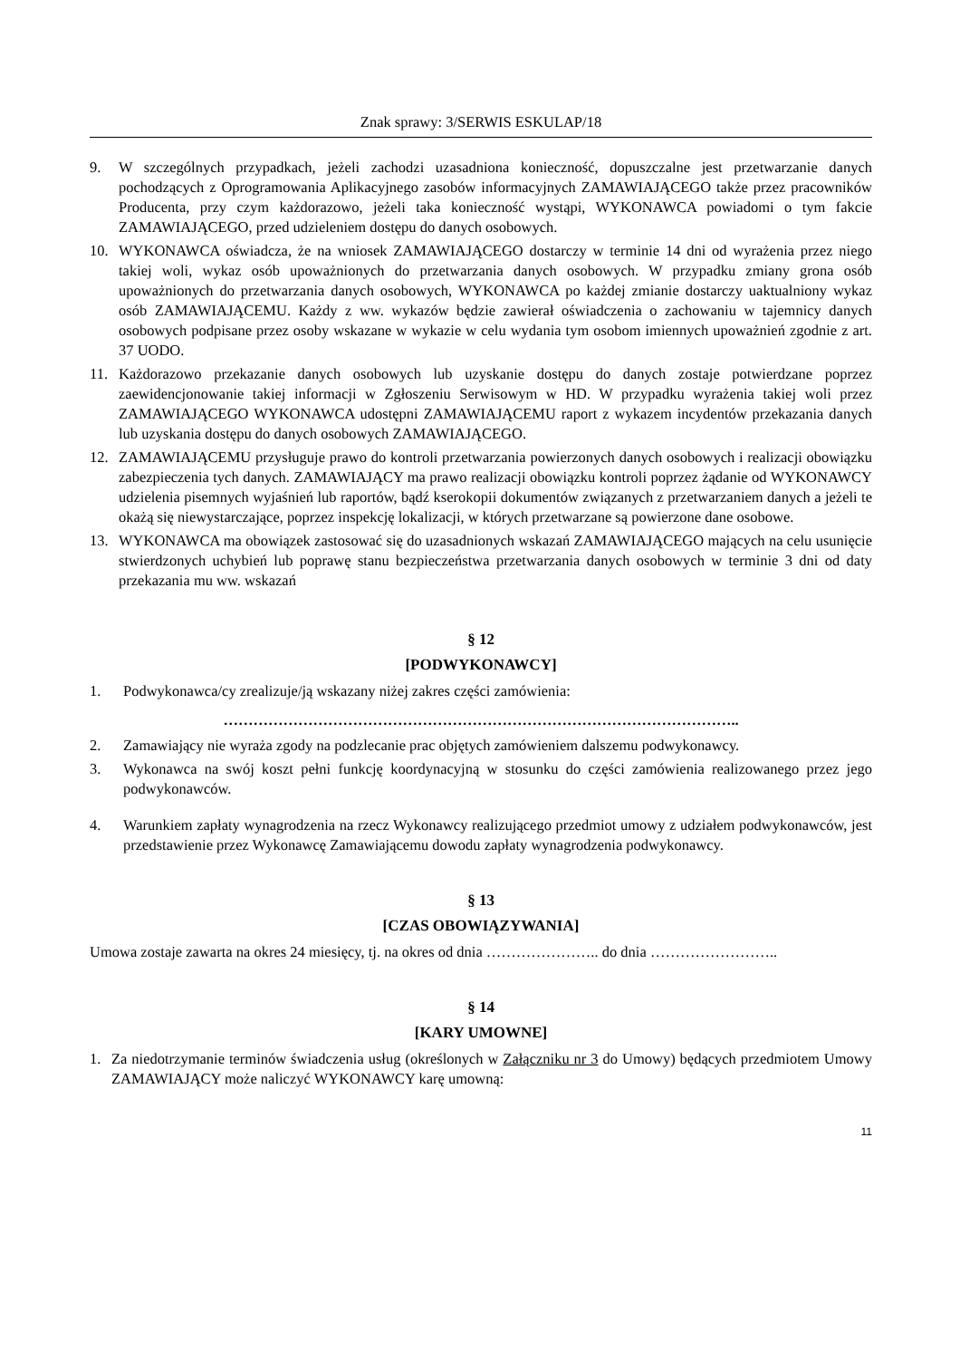Znak sprawy: 3/SERWIS ESKULAP/18
9. W szczególnych przypadkach, jeżeli zachodzi uzasadniona konieczność, dopuszczalne jest przetwarzanie danych pochodzących z Oprogramowania Aplikacyjnego zasobów informacyjnych ZAMAWIAJĄCEGO także przez pracowników Producenta, przy czym każdorazowo, jeżeli taka konieczność wystąpi, WYKONAWCA powiadomi o tym fakcie ZAMAWIAJĄCEGO, przed udzieleniem dostępu do danych osobowych.
10. WYKONAWCA oświadcza, że na wniosek ZAMAWIAJĄCEGO dostarczy w terminie 14 dni od wyrażenia przez niego takiej woli, wykaz osób upoważnionych do przetwarzania danych osobowych. W przypadku zmiany grona osób upoważnionych do przetwarzania danych osobowych, WYKONAWCA po każdej zmianie dostarczy uaktualniony wykaz osób ZAMAWIAJĄCEMU. Każdy z ww. wykazów będzie zawierał oświadczenia o zachowaniu w tajemnicy danych osobowych podpisane przez osoby wskazane w wykazie w celu wydania tym osobom imiennych upoważnień zgodnie z art. 37 UODO.
11. Każdorazowo przekazanie danych osobowych lub uzyskanie dostępu do danych zostaje potwierdzane poprzez zaewidencjonowanie takiej informacji w Zgłoszeniu Serwisowym w HD. W przypadku wyrażenia takiej woli przez ZAMAWIAJĄCEGO WYKONAWCA udostępni ZAMAWIAJĄCEMU raport z wykazem incydentów przekazania danych lub uzyskania dostępu do danych osobowych ZAMAWIAJĄCEGO.
12. ZAMAWIAJĄCEMU przysługuje prawo do kontroli przetwarzania powierzonych danych osobowych i realizacji obowiązku zabezpieczenia tych danych. ZAMAWIAJĄCY ma prawo realizacji obowiązku kontroli poprzez żądanie od WYKONAWCY udzielenia pisemnych wyjaśnień lub raportów, bądź kserokopii dokumentów związanych z przetwarzaniem danych a jeżeli te okażą się niewystarczające, poprzez inspekcję lokalizacji, w których przetwarzane są powierzone dane osobowe.
13. WYKONAWCA ma obowiązek zastosować się do uzasadnionych wskazań ZAMAWIAJĄCEGO mających na celu usunięcie stwierdzonych uchybień lub poprawę stanu bezpieczeństwa przetwarzania danych osobowych w terminie 3 dni od daty przekazania mu ww. wskazań
§ 12
[PODWYKONAWCY]
1. Podwykonawca/cy zrealizuje/ją wskazany niżej zakres części zamówienia:
…………………………………………………………………………………………..
2. Zamawiający nie wyraża zgody na podzlecanie prac objętych zamówieniem dalszemu podwykonawcy.
3. Wykonawca na swój koszt pełni funkcję koordynacyjną w stosunku do części zamówienia realizowanego przez jego podwykonawców.
4. Warunkiem zapłaty wynagrodzenia na rzecz Wykonawcy realizującego przedmiot umowy z udziałem podwykonawców, jest przedstawienie przez Wykonawcę Zamawiającemu dowodu zapłaty wynagrodzenia podwykonawcy.
§ 13
[CZAS OBOWIĄZYWANIA]
Umowa zostaje zawarta na okres 24 miesięcy, tj. na okres od dnia ………………….. do dnia ……………………..
§ 14
[KARY UMOWNE]
1. Za niedotrzymanie terminów świadczenia usług (określonych w Załączniku nr 3 do Umowy) będących przedmiotem Umowy ZAMAWIAJĄCY może naliczyć WYKONAWCY karę umowną:
11